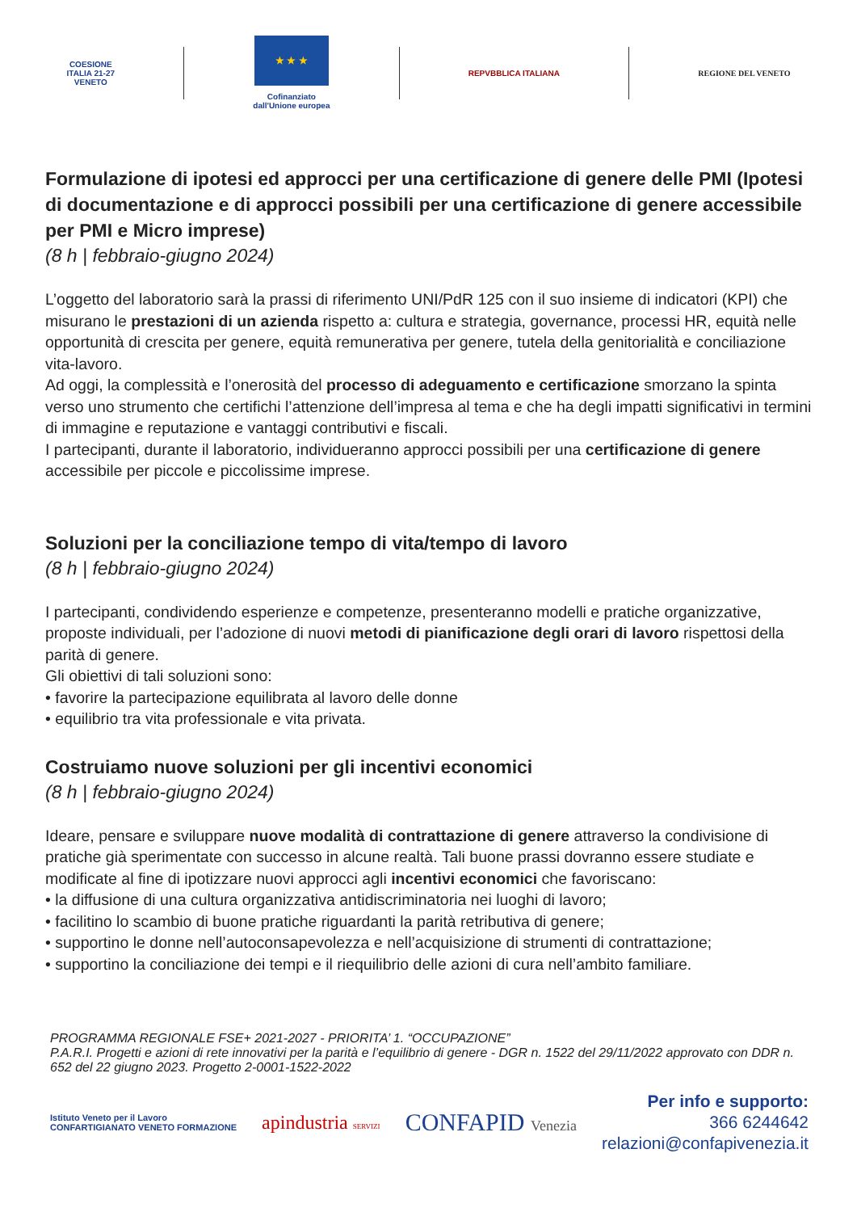COESIONE
ITALIA 21-27
VENETO
★ ★ ★
Cofinanziato
dall'Unione europea
REPVBBLICA ITALIANA REGIONE DEL VENETO
Formulazione di ipotesi ed approcci per una certificazione di genere delle PMI (Ipotesi di documentazione e di approcci possibili per una certificazione di genere accessibile per PMI e Micro imprese)
(8 h | febbraio-giugno 2024)
L’oggetto del laboratorio sarà la prassi di riferimento UNI/PdR 125 con il suo insieme di indicatori (KPI) che misurano le prestazioni di un azienda rispetto a: cultura e strategia, governance, processi HR, equità nelle opportunità di crescita per genere, equità remunerativa per genere, tutela della genitorialità e conciliazione vita-lavoro.
Ad oggi, la complessità e l’onerosità del processo di adeguamento e certificazione smorzano la spinta verso uno strumento che certifichi l’attenzione dell’impresa al tema e che ha degli impatti significativi in termini di immagine e reputazione e vantaggi contributivi e fiscali.
I partecipanti, durante il laboratorio, individueranno approcci possibili per una certificazione di genere accessibile per piccole e piccolissime imprese.
Soluzioni per la conciliazione tempo di vita/tempo di lavoro
(8 h | febbraio-giugno 2024)
I partecipanti, condividendo esperienze e competenze, presenteranno modelli e pratiche organizzative, proposte individuali, per l’adozione di nuovi metodi di pianificazione degli orari di lavoro rispettosi della parità di genere.
Gli obiettivi di tali soluzioni sono:
• favorire la partecipazione equilibrata al lavoro delle donne
• equilibrio tra vita professionale e vita privata.
Costruiamo nuove soluzioni per gli incentivi economici
(8 h | febbraio-giugno 2024)
Ideare, pensare e sviluppare nuove modalità di contrattazione di genere attraverso la condivisione di pratiche già sperimentate con successo in alcune realtà. Tali buone prassi dovranno essere studiate e modificate al fine di ipotizzare nuovi approcci agli incentivi economici che favoriscano:
• la diffusione di una cultura organizzativa antidiscriminatoria nei luoghi di lavoro;
• facilitino lo scambio di buone pratiche riguardanti la parità retributiva di genere;
• supportino le donne nell’autoconsapevolezza e nell’acquisizione di strumenti di contrattazione;
• supportino la conciliazione dei tempi e il riequilibrio delle azioni di cura nell’ambito familiare.
PROGRAMMA REGIONALE FSE+ 2021-2027 - PRIORITA’ 1. “OCCUPAZIONE”
P.A.R.I. Progetti e azioni di rete innovativi per la parità e l’equilibrio di genere - DGR n. 1522 del 29/11/2022 approvato con DDR n. 652 del 22 giugno 2023. Progetto 2-0001-1522-2022
Istituto Veneto per il Lavoro
CONFARTIGIANATO VENETO FORMAZIONE
apindustria SERVIZI
CONFAPID Venezia
Per info e supporto:
366 6244642
relazioni@confapivenezia.it